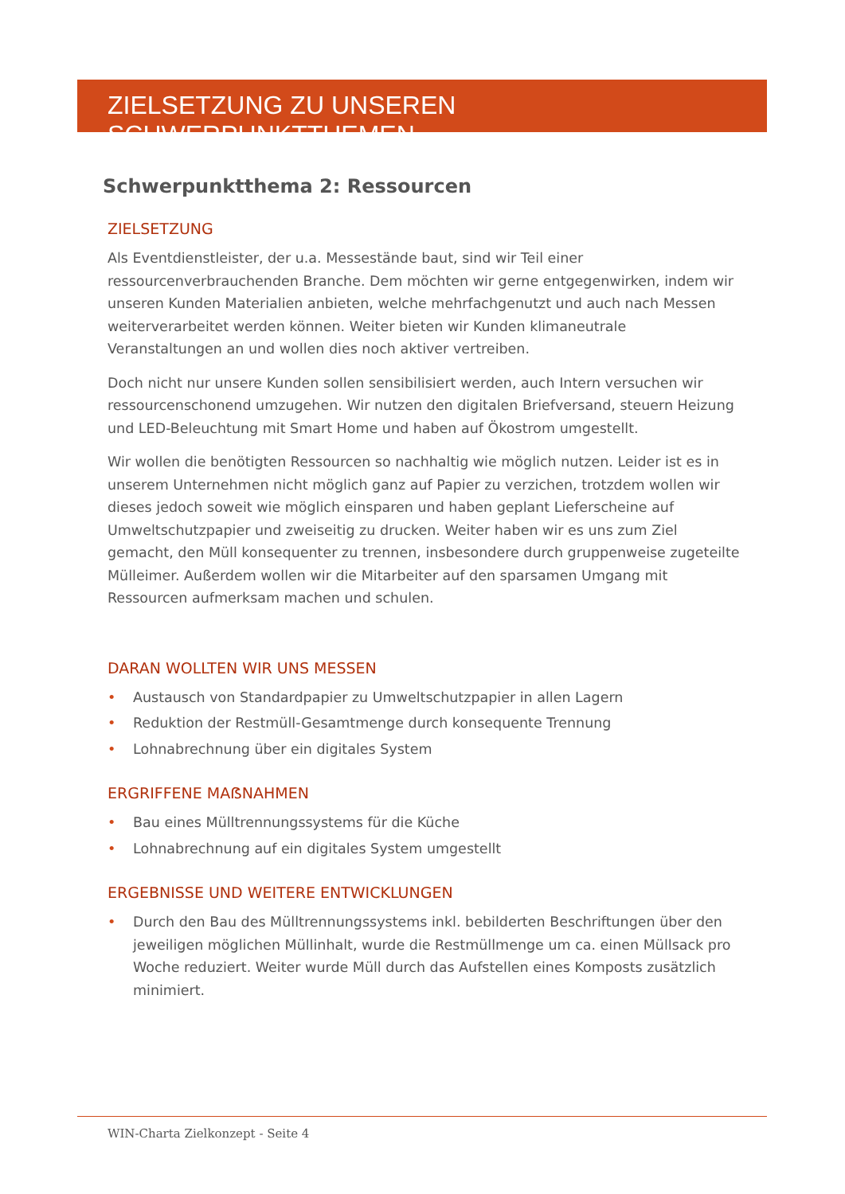ZIELSETZUNG ZU UNSEREN SCHWERPUNKTTHEMEN
Schwerpunktthema 2: Ressourcen
ZIELSETZUNG
Als Eventdienstleister, der u.a. Messestände baut, sind wir Teil einer ressourcenverbrauchenden Branche. Dem möchten wir gerne entgegenwirken, indem wir unseren Kunden Materialien anbieten, welche mehrfachgenutzt und auch nach Messen weiterverarbeitet werden können. Weiter bieten wir Kunden klimaneutrale Veranstaltungen an und wollen dies noch aktiver vertreiben.
Doch nicht nur unsere Kunden sollen sensibilisiert werden, auch Intern versuchen wir ressourcenschonend umzugehen. Wir nutzen den digitalen Briefversand, steuern Heizung und LED-Beleuchtung mit Smart Home und haben auf Ökostrom umgestellt.
Wir wollen die benötigten Ressourcen so nachhaltig wie möglich nutzen. Leider ist es in unserem Unternehmen nicht möglich ganz auf Papier zu verzichen, trotzdem wollen wir dieses jedoch soweit wie möglich einsparen und haben geplant Lieferscheine auf Umweltschutzpapier und zweiseitig zu drucken. Weiter haben wir es uns zum Ziel gemacht, den Müll konsequenter zu trennen, insbesondere durch gruppenweise zugeteilte Mülleimer. Außerdem wollen wir die Mitarbeiter auf den sparsamen Umgang mit Ressourcen aufmerksam machen und schulen.
DARAN WOLLTEN WIR UNS MESSEN
• Austausch von Standardpapier zu Umweltschutzpapier in allen Lagern
• Reduktion der Restmüll-Gesamtmenge durch konsequente Trennung
• Lohnabrechnung über ein digitales System
ERGRIFFENE MAẞNAHMEN
• Bau eines Mülltrennungssystems für die Küche
• Lohnabrechnung auf ein digitales System umgestellt
ERGEBNISSE UND WEITERE ENTWICKLUNGEN
• Durch den Bau des Mülltrennungssystems inkl. bebilderten Beschriftungen über den jeweiligen möglichen Müllinhalt, wurde die Restmüllmenge um ca. einen Müllsack pro Woche reduziert. Weiter wurde Müll durch das Aufstellen eines Komposts zusätzlich minimiert.
WIN-Charta Zielkonzept - Seite 4